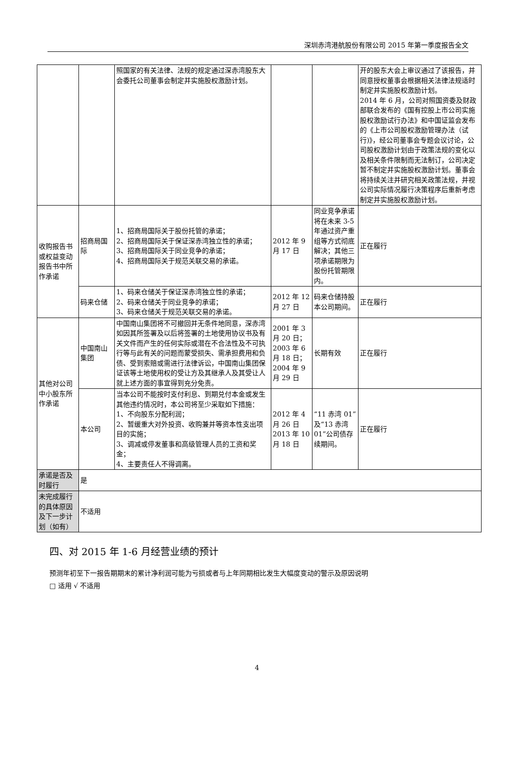深圳赤湾港航股份有限公司 2015 年第一季度报告全文
| | | 照国家的有关法律、法规的规定通过深赤湾股东大会委托公司董事会制定并实施股权激励计划。 | | | 开的股东大会上审议通过了该报告，并同意授权董事会根据相关法律法规适时制定并实施股权激励计划。 2014 年 6 月，公司对照国资委及财政部联合发布的《国有控股上市公司实施股权激励试行办法》和中国证监会发布的《上市公司股权激励管理办法（试行)》，经公司董事会专题会议讨论，公司股权激励计划由于政策法规的变化以及相关条件限制而无法制订，公司决定暂不制定并实施股权激励计划。董事会将持续关注并研究相关政策法规，并视公司实际情况履行决策程序后重新考虑制定并实施股权激励计划。 |
| 收购报告书或权益变动报告书中所作承诺 | 招商局国际 | 1、招商局国际关于股份托管的承诺； 2、招商局国际关于保证深赤湾独立性的承诺； 3、招商局国际关于同业竞争的承诺； 4、招商局国际关于规范关联交易的承诺。 | 2012 年 9 月 17 日 | 同业竞争承诺将在未来 3-5 年通过资产重组等方式彻底解决；其他三项承诺期限为股份托管期限内。 | 正在履行 |
| | 码来仓储 | 1、码来仓储关于保证深赤湾独立性的承诺； 2、码来仓储关于同业竞争的承诺； 3、码来仓储关于规范关联交易的承诺。 | 2012 年 12 月 27 日 | 码来仓储持股本公司期间。 | 正在履行 |
| 其他对公司中小股东所作承诺 | 中国南山集团 | 中国南山集团将不可撤回并无条件地同意，深赤湾如因其所签署及以后将签署的土地使用协议书及有关文件而产生的任何实际或潜在不合法性及不可执行等与此有关的问题而蒙受损失、需承担费用和负债、受到索赔或需进行法律诉讼，中国南山集团保证该等土地使用权的受让方及其继承人及其受让人就上述方面的事宜得到充分免责。 | 2001 年 3 月 20 日； 2003 年 6 月 18 日； 2004 年 9 月 29 日 | 长期有效 | 正在履行 |
| | 本公司 | 当本公司不能按时支付利息、到期兑付本金或发生其他违约情况时，本公司将至少采取如下措施： 1、不向股东分配利润； 2、暂缓重大对外投资、收购兼并等资本性支出项目的实施； 3、调减或停发董事和高级管理人员的工资和奖金； 4、主要责任人不得调离。 | 2012 年 4 月 26 日 2013 年 10 月 18 日 | “11 赤湾 01”及“13 赤湾 01”公司债存续期间。 | 正在履行 |
| 承诺是否及时履行 | 是 | | | | |
| 未完成履行的具体原因及下一步计划（如有） | 不适用 | | | | |
四、对 2015 年 1-6 月经营业绩的预计
预测年初至下一报告期期末的累计净利润可能为亏损或者与上年同期相比发生大幅度变动的警示及原因说明
□ 适用 √ 不适用
4